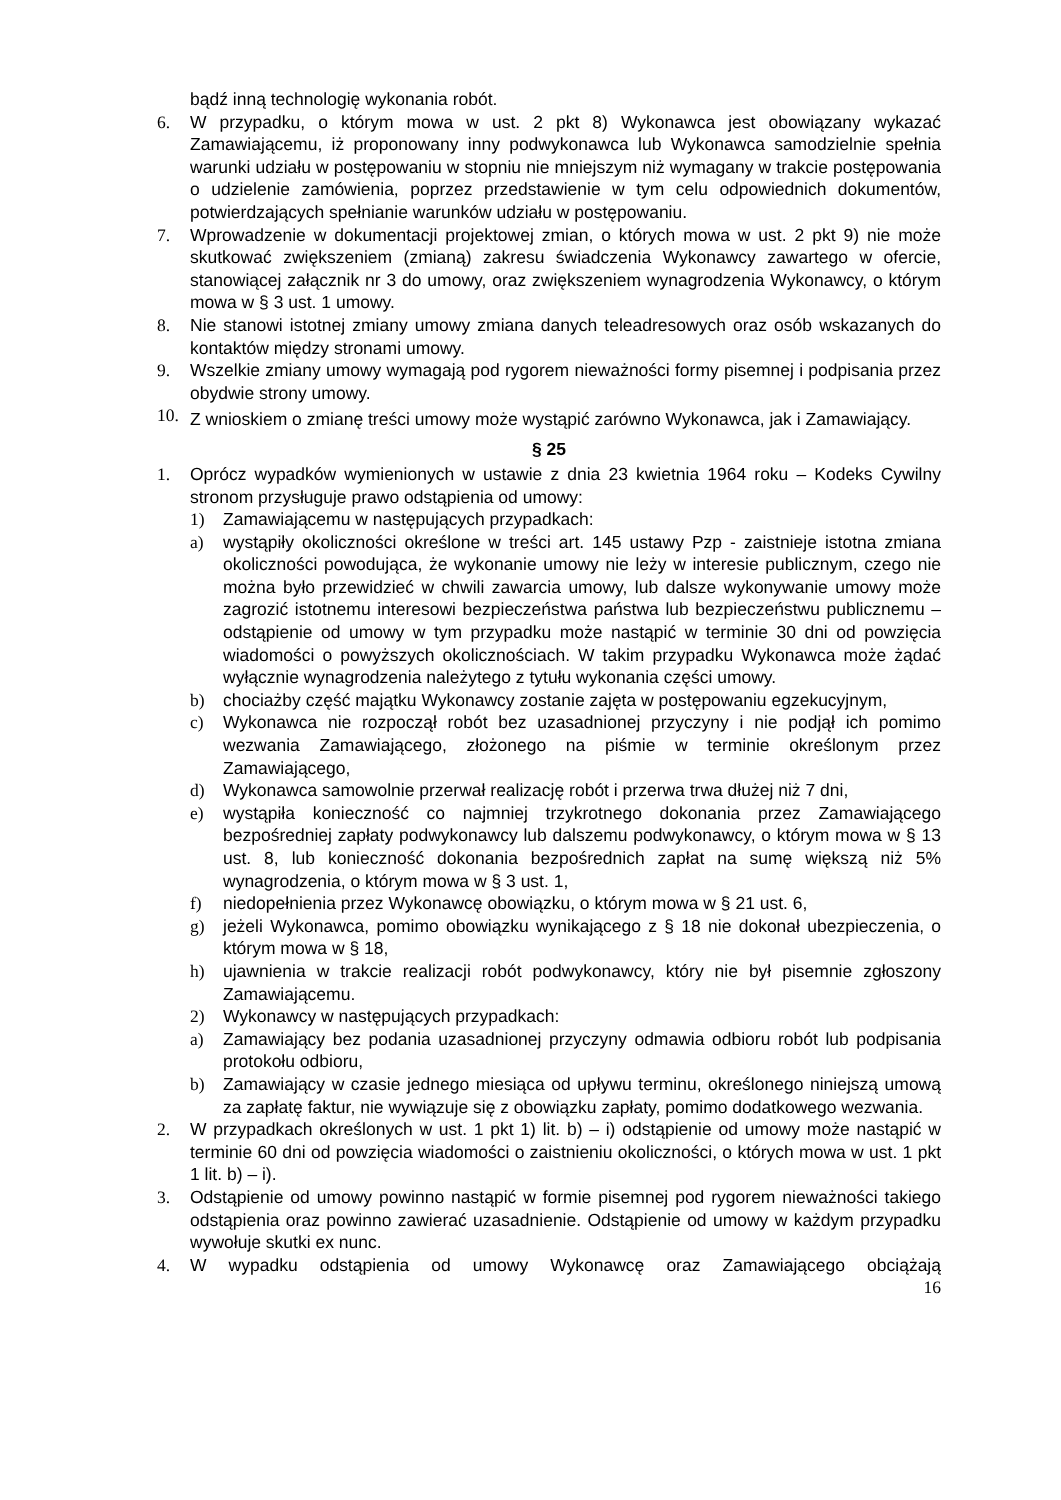bądź inną technologię wykonania robót.
6. W przypadku, o którym mowa w ust. 2 pkt 8) Wykonawca jest obowiązany wykazać Zamawiającemu, iż proponowany inny podwykonawca lub Wykonawca samodzielnie spełnia warunki udziału w postępowaniu w stopniu nie mniejszym niż wymagany w trakcie postępowania o udzielenie zamówienia, poprzez przedstawienie w tym celu odpowiednich dokumentów, potwierdzających spełnianie warunków udziału w postępowaniu.
7. Wprowadzenie w dokumentacji projektowej zmian, o których mowa w ust. 2 pkt 9) nie może skutkować zwiększeniem (zmianą) zakresu świadczenia Wykonawcy zawartego w ofercie, stanowiącej załącznik nr 3 do umowy, oraz zwiększeniem wynagrodzenia Wykonawcy, o którym mowa w § 3 ust. 1 umowy.
8. Nie stanowi istotnej zmiany umowy zmiana danych teleadresowych oraz osób wskazanych do kontaktów między stronami umowy.
9. Wszelkie zmiany umowy wymagają pod rygorem nieważności formy pisemnej i podpisania przez obydwie strony umowy.
10. Z wnioskiem o zmianę treści umowy może wystąpić zarówno Wykonawca, jak i Zamawiający.
§ 25
1. Oprócz wypadków wymienionych w ustawie z dnia 23 kwietnia 1964 roku – Kodeks Cywilny stronom przysługuje prawo odstąpienia od umowy:
1) Zamawiającemu w następujących przypadkach:
a) wystąpiły okoliczności określone w treści art. 145 ustawy Pzp - zaistnieje istotna zmiana okoliczności powodująca, że wykonanie umowy nie leży w interesie publicznym, czego nie można było przewidzieć w chwili zawarcia umowy, lub dalsze wykonywanie umowy może zagrozić istotnemu interesowi bezpieczeństwa państwa lub bezpieczeństwu publicznemu – odstąpienie od umowy w tym przypadku może nastąpić w terminie 30 dni od powzięcia wiadomości o powyższych okolicznościach. W takim przypadku Wykonawca może żądać wyłącznie wynagrodzenia należytego z tytułu wykonania części umowy.
b) chociażby część majątku Wykonawcy zostanie zajęta w postępowaniu egzekucyjnym,
c) Wykonawca nie rozpoczął robót bez uzasadnionej przyczyny i nie podjął ich pomimo wezwania Zamawiającego, złożonego na piśmie w terminie określonym przez Zamawiającego,
d) Wykonawca samowolnie przerwał realizację robót i przerwa trwa dłużej niż 7 dni,
e) wystąpiła konieczność co najmniej trzykrotnego dokonania przez Zamawiającego bezpośredniej zapłaty podwykonawcy lub dalszemu podwykonawcy, o którym mowa w § 13 ust. 8, lub konieczność dokonania bezpośrednich zapłat na sumę większą niż 5% wynagrodzenia, o którym mowa w § 3 ust. 1,
f) niedopełnienia przez Wykonawcę obowiązku, o którym mowa w § 21 ust. 6,
g) jeżeli Wykonawca, pomimo obowiązku wynikającego z § 18 nie dokonał ubezpieczenia, o którym mowa w § 18,
h) ujawnienia w trakcie realizacji robót podwykonawcy, który nie był pisemnie zgłoszony Zamawiającemu.
2) Wykonawcy w następujących przypadkach:
a) Zamawiający bez podania uzasadnionej przyczyny odmawia odbioru robót lub podpisania protokołu odbioru,
b) Zamawiający w czasie jednego miesiąca od upływu terminu, określonego niniejszą umową za zapłatę faktur, nie wywiązuje się z obowiązku zapłaty, pomimo dodatkowego wezwania.
2. W przypadkach określonych w ust. 1 pkt 1) lit. b) – i) odstąpienie od umowy może nastąpić w terminie 60 dni od powzięcia wiadomości o zaistnieniu okoliczności, o których mowa w ust. 1 pkt 1 lit. b) – i).
3. Odstąpienie od umowy powinno nastąpić w formie pisemnej pod rygorem nieważności takiego odstąpienia oraz powinno zawierać uzasadnienie. Odstąpienie od umowy w każdym przypadku wywołuje skutki ex nunc.
4. W wypadku odstąpienia od umowy Wykonawcę oraz Zamawiającego obciążają
16